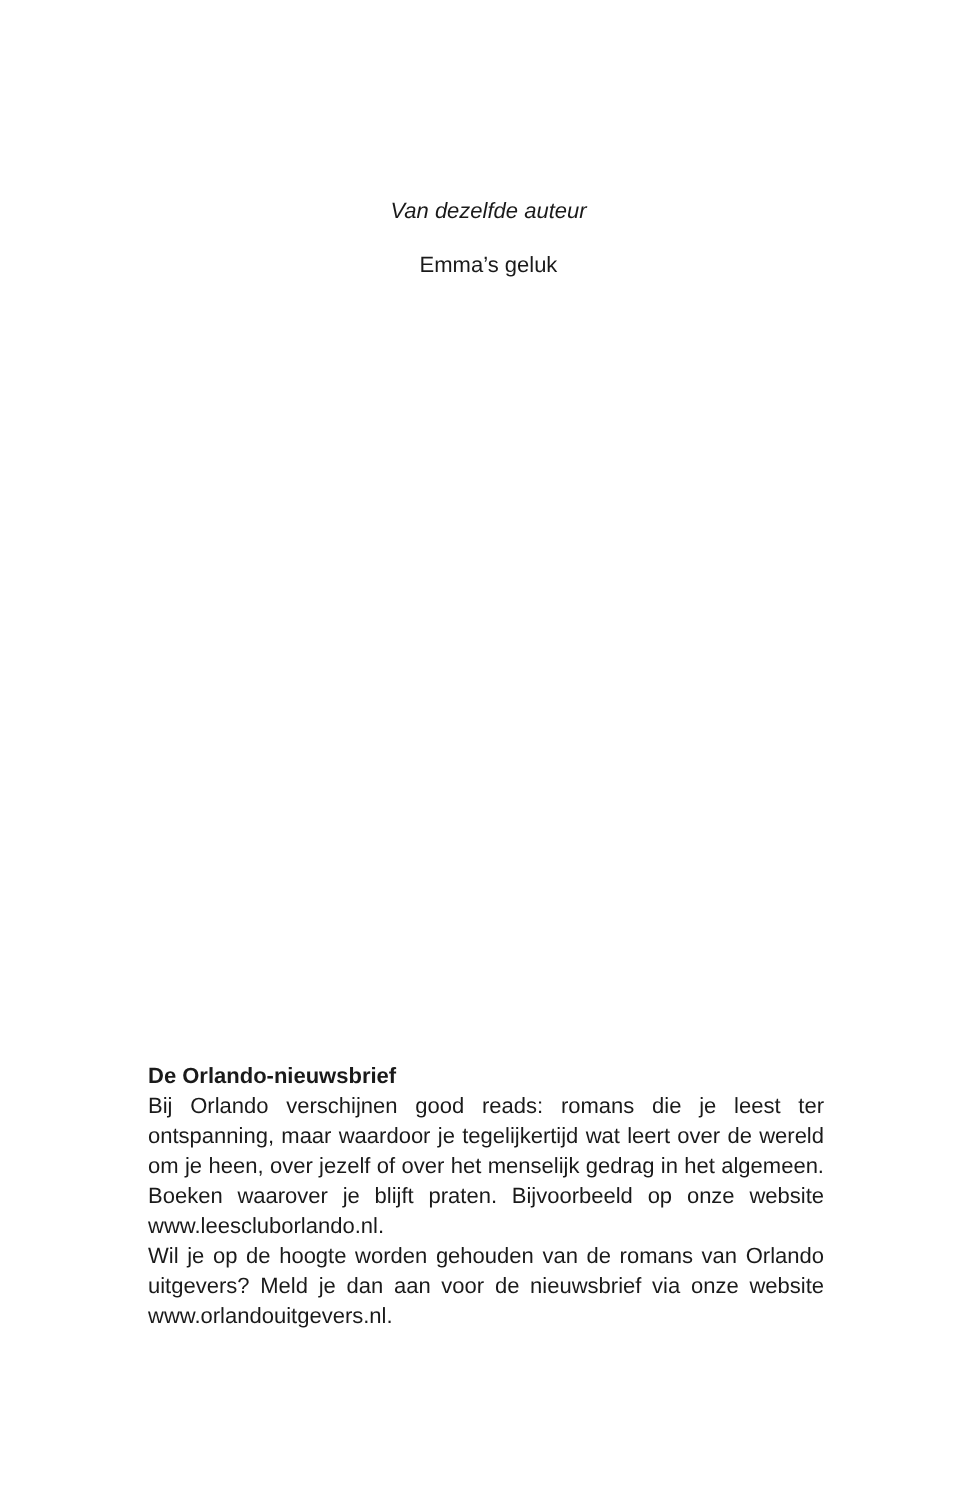Van dezelfde auteur
Emma’s geluk
De Orlando-nieuwsbrief
Bij Orlando verschijnen good reads: romans die je leest ter ontspanning, maar waardoor je tegelijkertijd wat leert over de wereld om je heen, over jezelf of over het menselijk gedrag in het algemeen. Boeken waarover je blijft praten. Bijvoorbeeld op onze website www.leescluborlando.nl.
Wil je op de hoogte worden gehouden van de romans van Orlando uitgevers? Meld je dan aan voor de nieuwsbrief via onze website www.orlandouitgevers.nl.